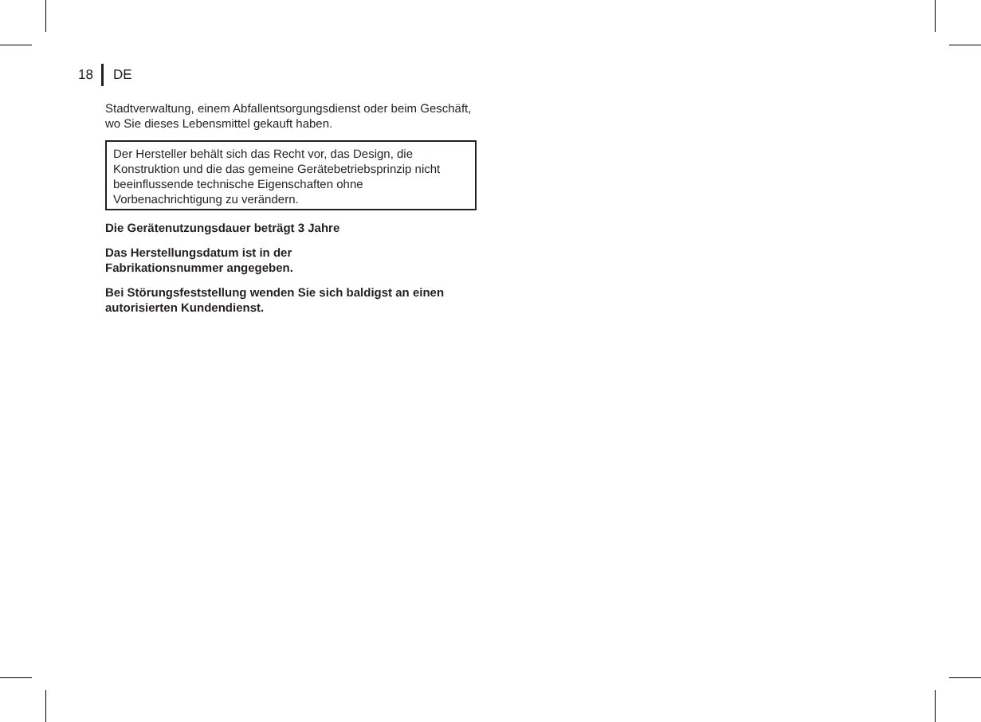18 DE
Stadtverwaltung, einem Abfallentsorgungsdienst oder beim Geschäft, wo Sie dieses Lebensmittel gekauft haben.
Der Hersteller behält sich das Recht vor, das Design, die Konstruktion und die das gemeine Gerätebetriebsprinzip nicht beeinflussende technische Eigenschaften ohne Vorbenachrichtigung zu verändern.
Die Gerätenutzungsdauer beträgt 3 Jahre
Das Herstellungsdatum ist in der
Fabrikationsnummer angegeben.
Bei Störungsfeststellung wenden Sie sich baldigst an einen autorisierten Kundendienst.